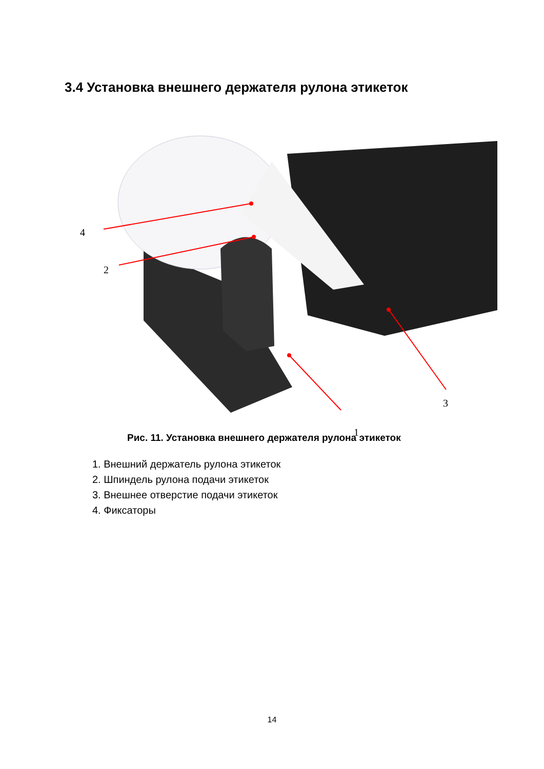3.4 Установка внешнего держателя рулона этикеток
4
2
3
1
Рис. 11. Установка внешнего держателя рулона этикеток
1. Внешний держатель рулона этикеток
2. Шпиндель рулона подачи этикеток
3. Внешнее отверстие подачи этикеток
4. Фиксаторы
14